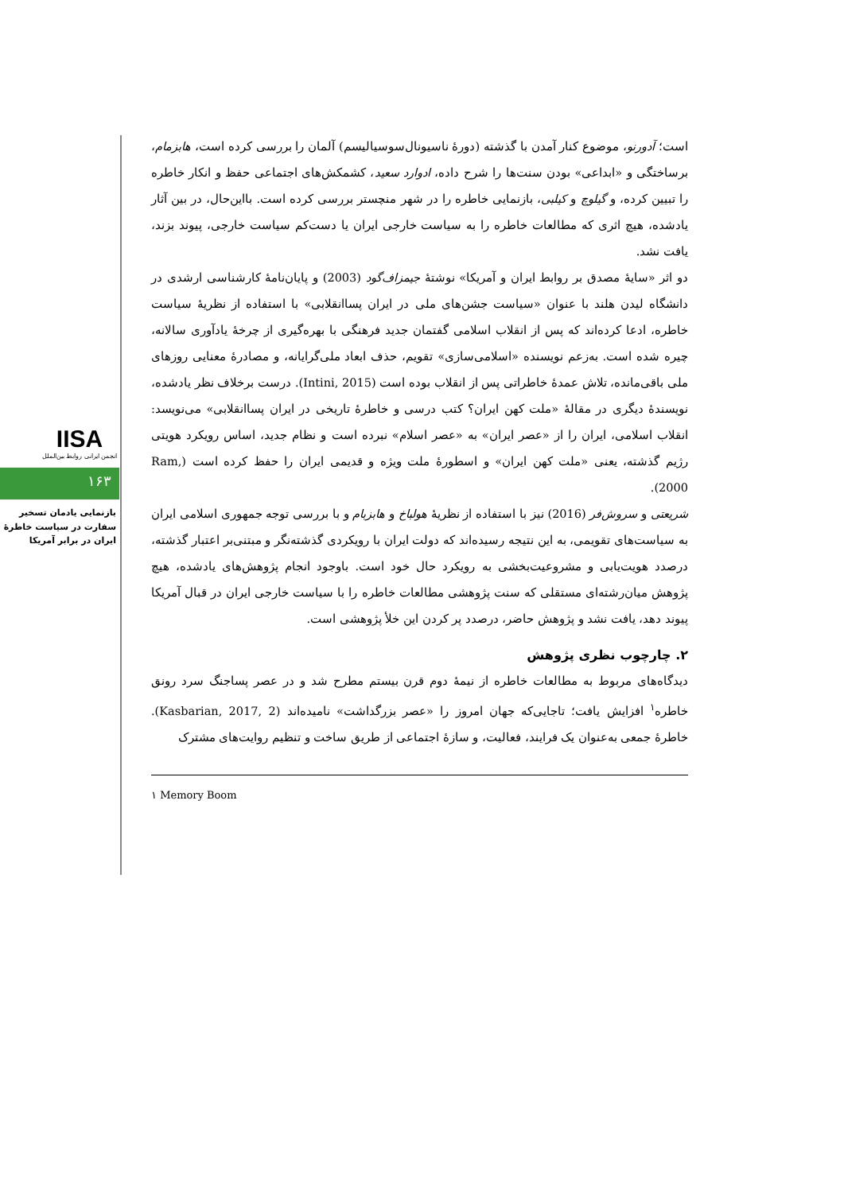IISA
انجمن ایرانی روابط بین‌الملل
۱۶۳
بازنمایی یادمان تسخیر سفارت در سیاست خاطرهٔ ایران در برابر آمریکا
است؛ آدورنو، موضوع کنار آمدن با گذشته (دورهٔ ناسیونال‌سوسیالیسم) آلمان را بررسی کرده است، هابزمام، برساختگی و «ابداعی» بودن سنت‌ها را شرح داده، ادوارد سعید، کشمکش‌های اجتماعی حفظ و انکار خاطره را تبیین کرده، و گیلوچ و کیلبی، بازنمایی خاطره را در شهر منچستر بررسی کرده است. بااین‌حال، در بین آثار یادشده، هیچ اثری که مطالعات خاطره را به سیاست خارجی ایران یا دست‌کم سیاست خارجی، پیوند بزند، یافت نشد.
دو اثر «سایهٔ مصدق بر روابط ایران و آمریکا» نوشتهٔ جیمزاف‌گود (2003) و پایان‌نامهٔ کارشناسی ارشدی در دانشگاه لیدن هلند با عنوان «سیاست جشن‌های ملی در ایران پساانقلابی» با استفاده از نظریهٔ سیاست خاطره، ادعا کرده‌اند که پس از انقلاب اسلامی گفتمان جدید فرهنگی با بهره‌گیری از چرخهٔ یادآوری سالانه، چیره شده است. به‌زعم نویسنده «اسلامی‌سازی» تقویم، حذف ابعاد ملی‌گرایانه، و مصادرهٔ معنایی روزهای ملی باقی‌مانده، تلاش عمدهٔ خاطراتی پس از انقلاب بوده است (Intini, 2015). درست برخلاف نظر یادشده، نویسندهٔ دیگری در مقالهٔ «ملت کهن ایران؟ کتب درسی و خاطرهٔ تاریخی در ایران پساانقلابی» می‌نویسد: انقلاب اسلامی، ایران را از «عصر ایران» به «عصر اسلام» نبرده است و نظام جدید، اساس رویکرد هویتی رژیم گذشته، یعنی «ملت کهن ایران» و اسطورهٔ ملت ویژه و قدیمی ایران را حفظ کرده است (Ram, 2000).
شریعتی و سروش‌فر (2016) نیز با استفاده از نظریهٔ هولباخ و هابزبام و با بررسی توجه جمهوری اسلامی ایران به سیاست‌های تقویمی، به این نتیجه رسیده‌اند که دولت ایران با رویکردی گذشته‌نگر و مبتنی‌بر اعتبار گذشته، درصدد هویت‌یابی و مشروعیت‌بخشی به رویکرد حال خود است. باوجود انجام پژوهش‌های یادشده، هیچ پژوهش میان‌رشته‌ای مستقلی که سنت پژوهشی مطالعات خاطره را با سیاست خارجی ایران در قبال آمریکا پیوند دهد، یافت نشد و پژوهش حاضر، درصدد پر کردن این خلأ پژوهشی است.
۲. چارچوب نظری پژوهش
دیدگاه‌های مربوط به مطالعات خاطره از نیمهٔ دوم قرن بیستم مطرح شد و در عصر پساجنگ سرد رونق خاطره<sup>۱</sup> افزایش یافت؛ تاجایی‌که جهان امروز را «عصر بزرگداشت» نامیده‌اند (Kasbarian, 2017, 2). خاطرهٔ جمعی به‌عنوان یک فرایند، فعالیت، و سازهٔ اجتماعی از طریق ساخت و تنظیم روایت‌های مشترک
۱ Memory Boom